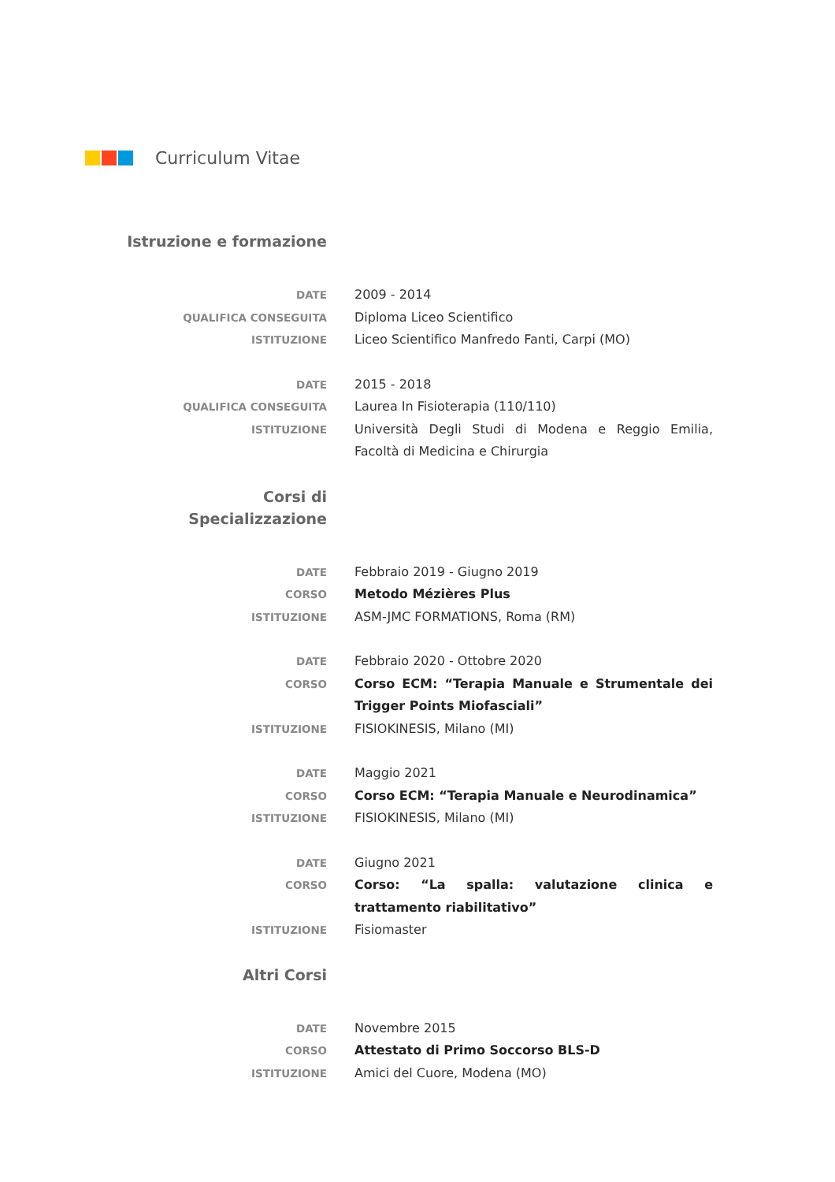Curriculum Vitae
Istruzione e formazione
DATE
2009 - 2014
QUALIFICA CONSEGUITA
Diploma Liceo Scientifico
ISTITUZIONE
Liceo Scientifico Manfredo Fanti, Carpi (MO)
DATE
2015 - 2018
QUALIFICA CONSEGUITA
Laurea In Fisioterapia (110/110)
ISTITUZIONE
Università Degli Studi di Modena e Reggio Emilia, Facoltà di Medicina e Chirurgia
Corsi di
Specializzazione
DATE
Febbraio 2019 - Giugno 2019
CORSO
Metodo Mézières Plus
ISTITUZIONE
ASM-JMC FORMATIONS, Roma (RM)
DATE
Febbraio 2020 - Ottobre 2020
CORSO
Corso ECM: “Terapia Manuale e Strumentale dei Trigger Points Miofasciali”
ISTITUZIONE
FISIOKINESIS, Milano (MI)
DATE
Maggio 2021
CORSO
Corso ECM: “Terapia Manuale e Neurodinamica”
ISTITUZIONE
FISIOKINESIS, Milano (MI)
DATE
Giugno 2021
CORSO
Corso: “La spalla: valutazione clinica e trattamento riabilitativo”
ISTITUZIONE
Fisiomaster
Altri Corsi
DATE
Novembre 2015
CORSO
Attestato di Primo Soccorso BLS-D
ISTITUZIONE
Amici del Cuore, Modena (MO)